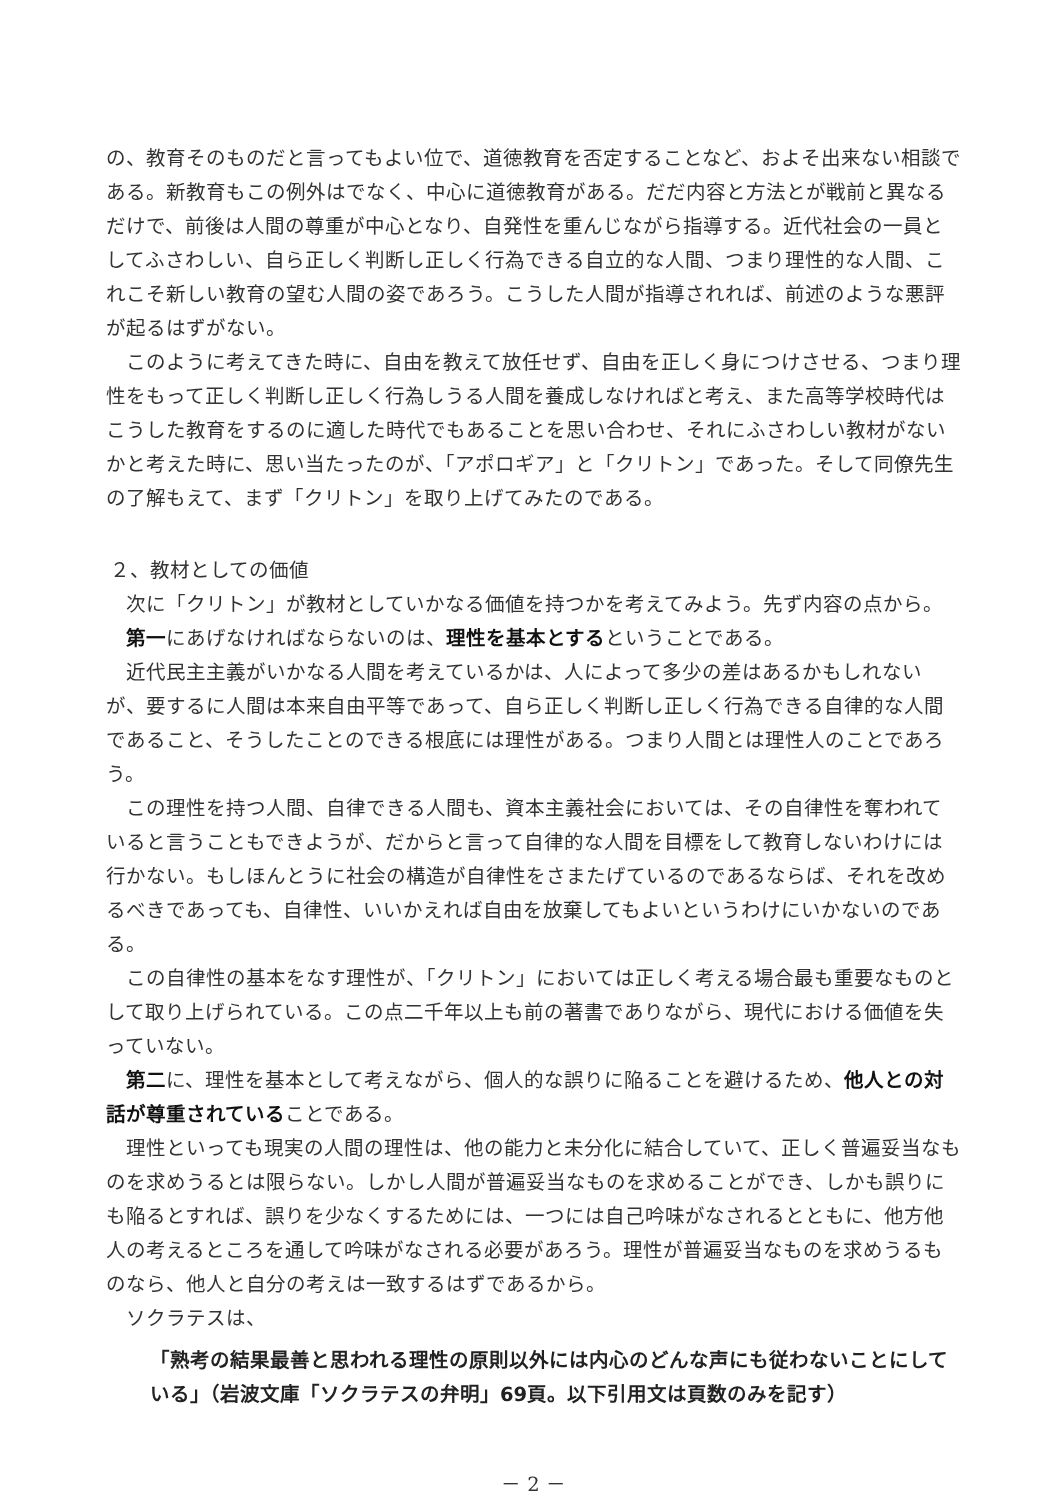の、教育そのものだと言ってもよい位で、道徳教育を否定することなど、およそ出来ない相談である。新教育もこの例外はでなく、中心に道徳教育がある。だだ内容と方法とが戦前と異なるだけで、前後は人間の尊重が中心となり、自発性を重んじながら指導する。近代社会の一員としてふさわしい、自ら正しく判断し正しく行為できる自立的な人間、つまり理性的な人間、これこそ新しい教育の望む人間の姿であろう。こうした人間が指導されれば、前述のような悪評が起るはずがない。
このように考えてきた時に、自由を教えて放任せず、自由を正しく身につけさせる、つまり理性をもって正しく判断し正しく行為しうる人間を養成しなければと考え、また高等学校時代はこうした教育をするのに適した時代でもあることを思い合わせ、それにふさわしい教材がないかと考えた時に、思い当たったのが、「アポロギア」と「クリトン」であった。そして同僚先生の了解もえて、まず「クリトン」を取り上げてみたのである。
２、教材としての価値
次に「クリトン」が教材としていかなる価値を持つかを考えてみよう。先ず内容の点から。
第一にあげなければならないのは、理性を基本とするということである。
近代民主主義がいかなる人間を考えているかは、人によって多少の差はあるかもしれないが、要するに人間は本来自由平等であって、自ら正しく判断し正しく行為できる自律的な人間であること、そうしたことのできる根底には理性がある。つまり人間とは理性人のことであろう。
この理性を持つ人間、自律できる人間も、資本主義社会においては、その自律性を奪われていると言うこともできようが、だからと言って自律的な人間を目標をして教育しないわけには行かない。もしほんとうに社会の構造が自律性をさまたげているのであるならば、それを改めるべきであっても、自律性、いいかえれば自由を放棄してもよいというわけにいかないのである。
この自律性の基本をなす理性が、「クリトン」においては正しく考える場合最も重要なものとして取り上げられている。この点二千年以上も前の著書でありながら、現代における価値を失っていない。
第二に、理性を基本として考えながら、個人的な誤りに陥ることを避けるため、他人との対話が尊重されていることである。
理性といっても現実の人間の理性は、他の能力と未分化に結合していて、正しく普遍妥当なものを求めうるとは限らない。しかし人間が普遍妥当なものを求めることができ、しかも誤りにも陥るとすれば、誤りを少なくするためには、一つには自己吟味がなされるとともに、他方他人の考えるところを通して吟味がなされる必要があろう。理性が普遍妥当なものを求めうるものなら、他人と自分の考えは一致するはずであるから。
ソクラテスは、
「熟考の結果最善と思われる理性の原則以外には内心のどんな声にも従わないことにしている」（岩波文庫「ソクラテスの弁明」69頁。以下引用文は頁数のみを記す）
－ 2 －